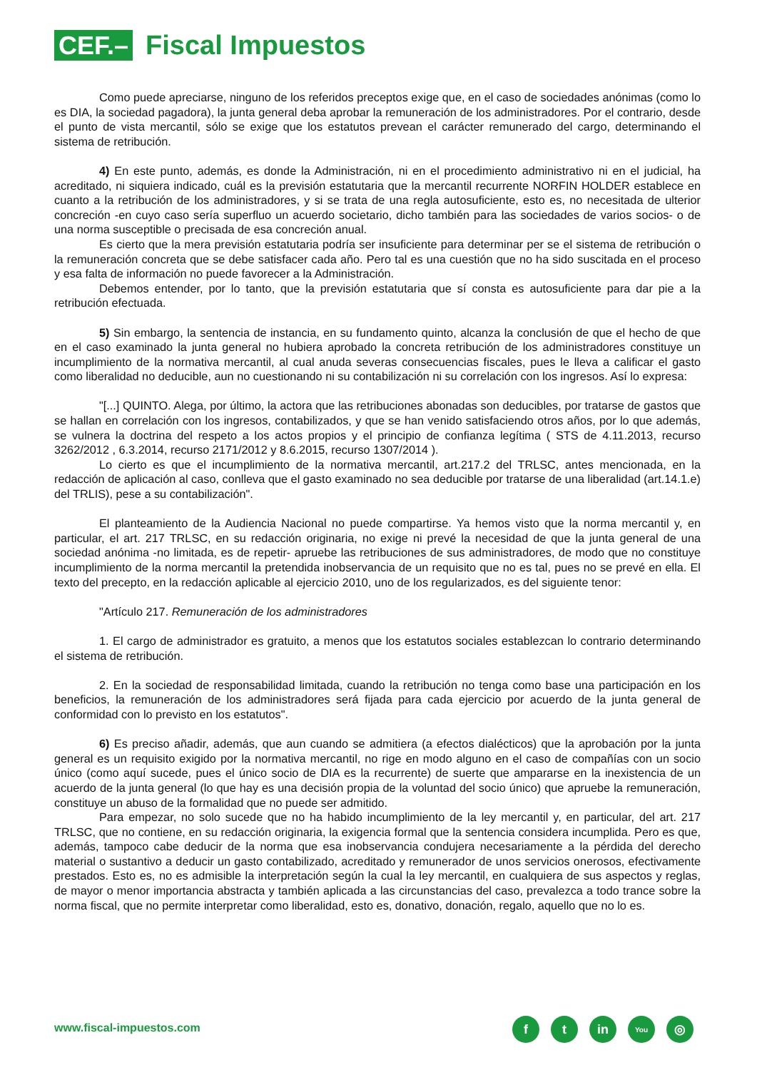CEF.–
Fiscal Impuestos
Como puede apreciarse, ninguno de los referidos preceptos exige que, en el caso de sociedades anónimas (como lo es DIA, la sociedad pagadora), la junta general deba aprobar la remuneración de los administradores. Por el contrario, desde el punto de vista mercantil, sólo se exige que los estatutos prevean el carácter remunerado del cargo, determinando el sistema de retribución.
4) En este punto, además, es donde la Administración, ni en el procedimiento administrativo ni en el judicial, ha acreditado, ni siquiera indicado, cuál es la previsión estatutaria que la mercantil recurrente NORFIN HOLDER establece en cuanto a la retribución de los administradores, y si se trata de una regla autosuficiente, esto es, no necesitada de ulterior concreción -en cuyo caso sería superfluo un acuerdo societario, dicho también para las sociedades de varios socios- o de una norma susceptible o precisada de esa concreción anual.
Es cierto que la mera previsión estatutaria podría ser insuficiente para determinar per se el sistema de retribución o la remuneración concreta que se debe satisfacer cada año. Pero tal es una cuestión que no ha sido suscitada en el proceso y esa falta de información no puede favorecer a la Administración.
Debemos entender, por lo tanto, que la previsión estatutaria que sí consta es autosuficiente para dar pie a la retribución efectuada.
5) Sin embargo, la sentencia de instancia, en su fundamento quinto, alcanza la conclusión de que el hecho de que en el caso examinado la junta general no hubiera aprobado la concreta retribución de los administradores constituye un incumplimiento de la normativa mercantil, al cual anuda severas consecuencias fiscales, pues le lleva a calificar el gasto como liberalidad no deducible, aun no cuestionando ni su contabilización ni su correlación con los ingresos. Así lo expresa:
"[...] QUINTO. Alega, por último, la actora que las retribuciones abonadas son deducibles, por tratarse de gastos que se hallan en correlación con los ingresos, contabilizados, y que se han venido satisfaciendo otros años, por lo que además, se vulnera la doctrina del respeto a los actos propios y el principio de confianza legítima ( STS de 4.11.2013, recurso 3262/2012 , 6.3.2014, recurso 2171/2012 y 8.6.2015, recurso 1307/2014 ).
Lo cierto es que el incumplimiento de la normativa mercantil, art.217.2 del TRLSC, antes mencionada, en la redacción de aplicación al caso, conlleva que el gasto examinado no sea deducible por tratarse de una liberalidad (art.14.1.e) del TRLIS), pese a su contabilización".
El planteamiento de la Audiencia Nacional no puede compartirse. Ya hemos visto que la norma mercantil y, en particular, el art. 217 TRLSC, en su redacción originaria, no exige ni prevé la necesidad de que la junta general de una sociedad anónima -no limitada, es de repetir- apruebe las retribuciones de sus administradores, de modo que no constituye incumplimiento de la norma mercantil la pretendida inobservancia de un requisito que no es tal, pues no se prevé en ella. El texto del precepto, en la redacción aplicable al ejercicio 2010, uno de los regularizados, es del siguiente tenor:
"Artículo 217. Remuneración de los administradores
1. El cargo de administrador es gratuito, a menos que los estatutos sociales establezcan lo contrario determinando el sistema de retribución.
2. En la sociedad de responsabilidad limitada, cuando la retribución no tenga como base una participación en los beneficios, la remuneración de los administradores será fijada para cada ejercicio por acuerdo de la junta general de conformidad con lo previsto en los estatutos".
6) Es preciso añadir, además, que aun cuando se admitiera (a efectos dialécticos) que la aprobación por la junta general es un requisito exigido por la normativa mercantil, no rige en modo alguno en el caso de compañías con un socio único (como aquí sucede, pues el único socio de DIA es la recurrente) de suerte que ampararse en la inexistencia de un acuerdo de la junta general (lo que hay es una decisión propia de la voluntad del socio único) que apruebe la remuneración, constituye un abuso de la formalidad que no puede ser admitido.
Para empezar, no solo sucede que no ha habido incumplimiento de la ley mercantil y, en particular, del art. 217 TRLSC, que no contiene, en su redacción originaria, la exigencia formal que la sentencia considera incumplida. Pero es que, además, tampoco cabe deducir de la norma que esa inobservancia condujera necesariamente a la pérdida del derecho material o sustantivo a deducir un gasto contabilizado, acreditado y remunerador de unos servicios onerosos, efectivamente prestados. Esto es, no es admisible la interpretación según la cual la ley mercantil, en cualquiera de sus aspectos y reglas, de mayor o menor importancia abstracta y también aplicada a las circunstancias del caso, prevalezca a todo trance sobre la norma fiscal, que no permite interpretar como liberalidad, esto es, donativo, donación, regalo, aquello que no lo es.
www.fiscal-impuestos.com ft in You ◎